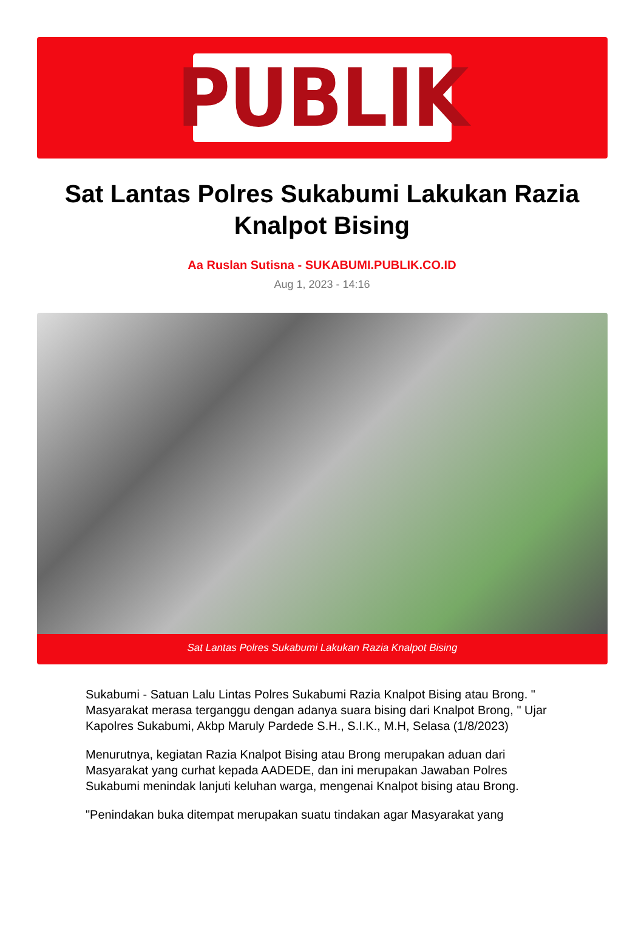PUBLIK
Sat Lantas Polres Sukabumi Lakukan Razia Knalpot Bising
Aa Ruslan Sutisna - SUKABUMI.PUBLIK.CO.ID
Aug 1, 2023 - 14:16
Sat Lantas Polres Sukabumi Lakukan Razia Knalpot Bising
Sukabumi - Satuan Lalu Lintas Polres Sukabumi Razia Knalpot Bising atau Brong. " Masyarakat merasa terganggu dengan adanya suara bising dari Knalpot Brong, " Ujar Kapolres Sukabumi, Akbp Maruly Pardede S.H., S.I.K., M.H, Selasa (1/8/2023)
Menurutnya, kegiatan Razia Knalpot Bising atau Brong merupakan aduan dari Masyarakat yang curhat kepada AADEDE, dan ini merupakan Jawaban Polres Sukabumi menindak lanjuti keluhan warga, mengenai Knalpot bising atau Brong.
"Penindakan buka ditempat merupakan suatu tindakan agar Masyarakat yang